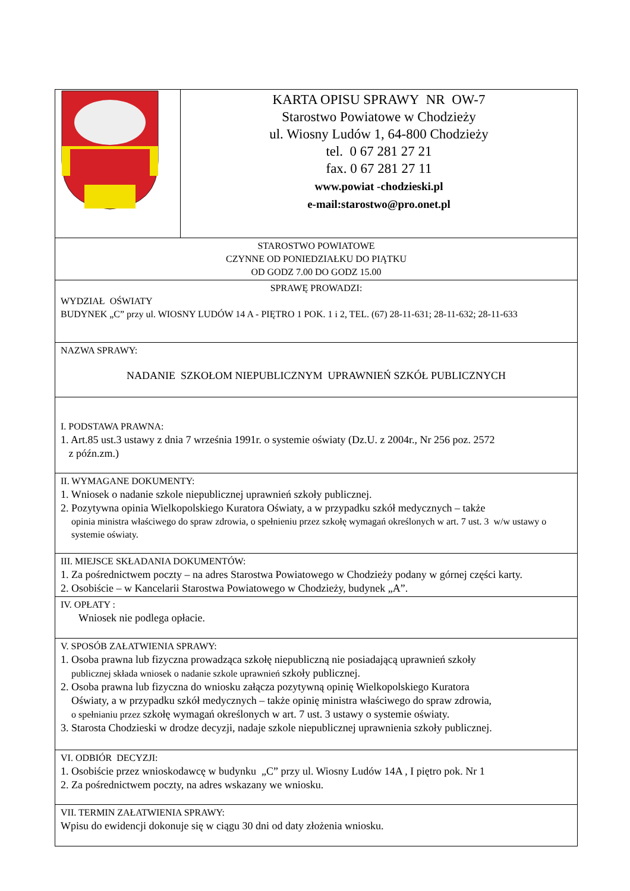| | KARTA OPISU SPRAWY NR OW-7 Starostwo Powiatowe w Chodzieży ul. Wiosny Ludów 1, 64-800 Chodzieży tel. 0 67 281 27 21 fax. 0 67 281 27 11 www.powiat -chodzieski.pl e-mail: starostwo@pro.onet.pl |
| STAROSTWO POWIATOWE CZYNNE OD PONIEDZIAŁKU DO PIĄTKU OD GODZ 7.00 DO GODZ 15.00 | |
| SPRAWĘ PROWADZI: WYDZIAŁ OŚWIATY BUDYNEK „C” przy ul. WIOSNY LUDÓW 14 A - PIĘTRO 1 POK. 1 i 2, TEL. (67) 28-11-631; 28-11-632; 28-11-633 | |
| NAZWA SPRAWY: NADANIE SZKOŁOM NIEPUBLICZNYM UPRAWNIEŃ SZKÓŁ PUBLICZNYCH | |
| I. PODSTAWA PRAWNA: 1. Art.85 ust.3 ustawy z dnia 7 września 1991r. o systemie oświaty (Dz.U. z 2004r., Nr 256 poz. 2572 z późn.zm.) | |
| II. WYMAGANE DOKUMENTY: 1. Wniosek o nadanie szkole niepublicznej uprawnień szkoły publicznej. 2. Pozytywna opinia Wielkopolskiego Kuratora Oświaty, a w przypadku szkół medycznych – także opinia ministra właściwego do spraw zdrowia, o spełnieniu przez szkołę wymagań określonych w art. 7 ust. 3 w/w ustawy o systemie oświaty. | |
| III. MIEJSCE SKŁADANIA DOKUMENTÓW: 1. Za pośrednictwem poczty – na adres Starostwa Powiatowego w Chodzieży podany w górnej części karty. 2. Osobiście – w Kancelarii Starostwa Powiatowego w Chodzieży, budynek „A”. | |
| IV. OPŁATY : Wniosek nie podlega opłacie. | |
| V. SPOSÓB ZAŁATWIENIA SPRAWY: 1. Osoba prawna lub fizyczna prowadząca szkołę niepubliczną nie posiadającą uprawnień szkoły publicznej składa wniosek o nadanie szkole uprawnień szkoły publicznej. 2. Osoba prawna lub fizyczna do wniosku załącza pozytywną opinię Wielkopolskiego Kuratora Oświaty, a w przypadku szkół medycznych – także opinię ministra właściwego do spraw zdrowia, o spełnianiu przez szkołę wymagań określonych w art. 7 ust. 3 ustawy o systemie oświaty. 3. Starosta Chodzieski w drodze decyzji, nadaje szkole niepublicznej uprawnienia szkoły publicznej. | |
| VI. ODBIÓR DECYZJI: 1. Osobiście przez wnioskodawcę w budynku „C” przy ul. Wiosny Ludów 14A , I piętro pok. Nr 1 2. Za pośrednictwem poczty, na adres wskazany we wniosku. | |
| VII. TERMIN ZAŁATWIENIA SPRAWY: Wpisu do ewidencji dokonuje się w ciągu 30 dni od daty złożenia wniosku. | |